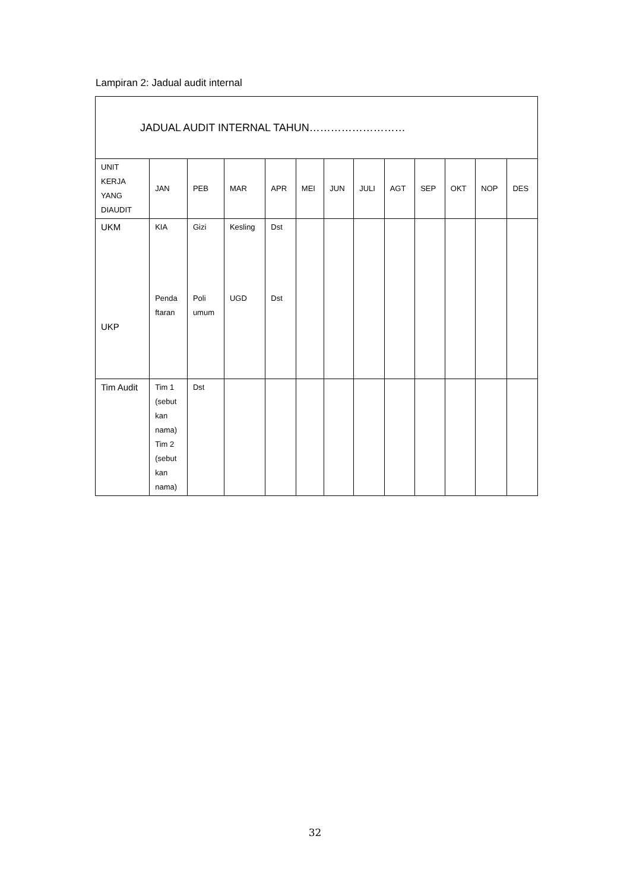Lampiran 2: Jadual audit internal
| JADUAL AUDIT INTERNAL TAHUN……………………… | | | | | | | | | | | | |
| UNIT KERJA YANG DIAUDIT | JAN | PEB | MAR | APR | MEI | JUN | JULI | AGT | SEP | OKT | NOP | DES |
| UKM UKP | KIA Penda ftaran | Gizi Poli umum | Kesling UGD | Dst Dst | | | | | | | | |
| Tim Audit | Tim 1 (sebut kan nama) Tim 2 (sebut kan nama) | Dst | | | | | | | | | | |
32